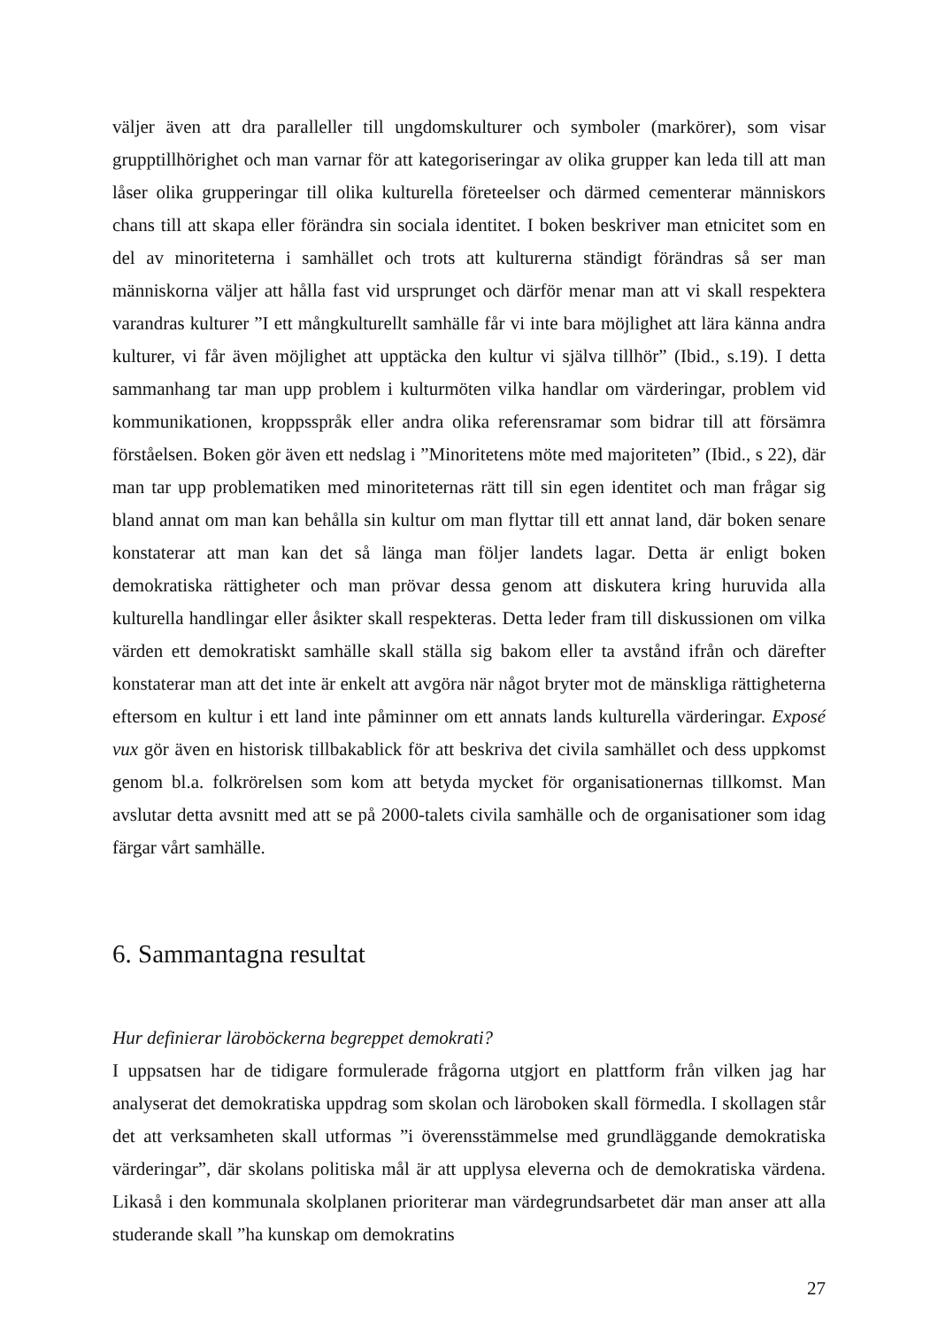väljer även att dra paralleller till ungdomskulturer och symboler (markörer), som visar grupptillhörighet och man varnar för att kategoriseringar av olika grupper kan leda till att man låser olika grupperingar till olika kulturella företeelser och därmed cementerar människors chans till att skapa eller förändra sin sociala identitet. I boken beskriver man etnicitet som en del av minoriteterna i samhället och trots att kulturerna ständigt förändras så ser man människorna väljer att hålla fast vid ursprunget och därför menar man att vi skall respektera varandras kulturer ”I ett mångkulturellt samhälle får vi inte bara möjlighet att lära känna andra kulturer, vi får även möjlighet att upptäcka den kultur vi själva tillhör” (Ibid., s.19). I detta sammanhang tar man upp problem i kulturmöten vilka handlar om värderingar, problem vid kommunikationen, kroppsspråk eller andra olika referensramar som bidrar till att försämra förståelsen. Boken gör även ett nedslag i ”Minoritetens möte med majoriteten” (Ibid., s 22), där man tar upp problematiken med minoriteternas rätt till sin egen identitet och man frågar sig bland annat om man kan behålla sin kultur om man flyttar till ett annat land, där boken senare konstaterar att man kan det så länga man följer landets lagar. Detta är enligt boken demokratiska rättigheter och man prövar dessa genom att diskutera kring huruvida alla kulturella handlingar eller åsikter skall respekteras. Detta leder fram till diskussionen om vilka värden ett demokratiskt samhälle skall ställa sig bakom eller ta avstånd ifrån och därefter konstaterar man att det inte är enkelt att avgöra när något bryter mot de mänskliga rättigheterna eftersom en kultur i ett land inte påminner om ett annats lands kulturella värderingar. Exposé vux gör även en historisk tillbakablick för att beskriva det civila samhället och dess uppkomst genom bl.a. folkrörelsen som kom att betyda mycket för organisationernas tillkomst. Man avslutar detta avsnitt med att se på 2000-talets civila samhälle och de organisationer som idag färgar vårt samhälle.
6. Sammantagna resultat
Hur definierar läroböckerna begreppet demokrati?
I uppsatsen har de tidigare formulerade frågorna utgjort en plattform från vilken jag har analyserat det demokratiska uppdrag som skolan och läroboken skall förmedla. I skollagen står det att verksamheten skall utformas ”i överensstämmelse med grundläggande demokratiska värderingar”, där skolans politiska mål är att upplysa eleverna och de demokratiska värdena. Likaså i den kommunala skolplanen prioriterar man värdegrundsarbetet där man anser att alla studerande skall ”ha kunskap om demokratins
27